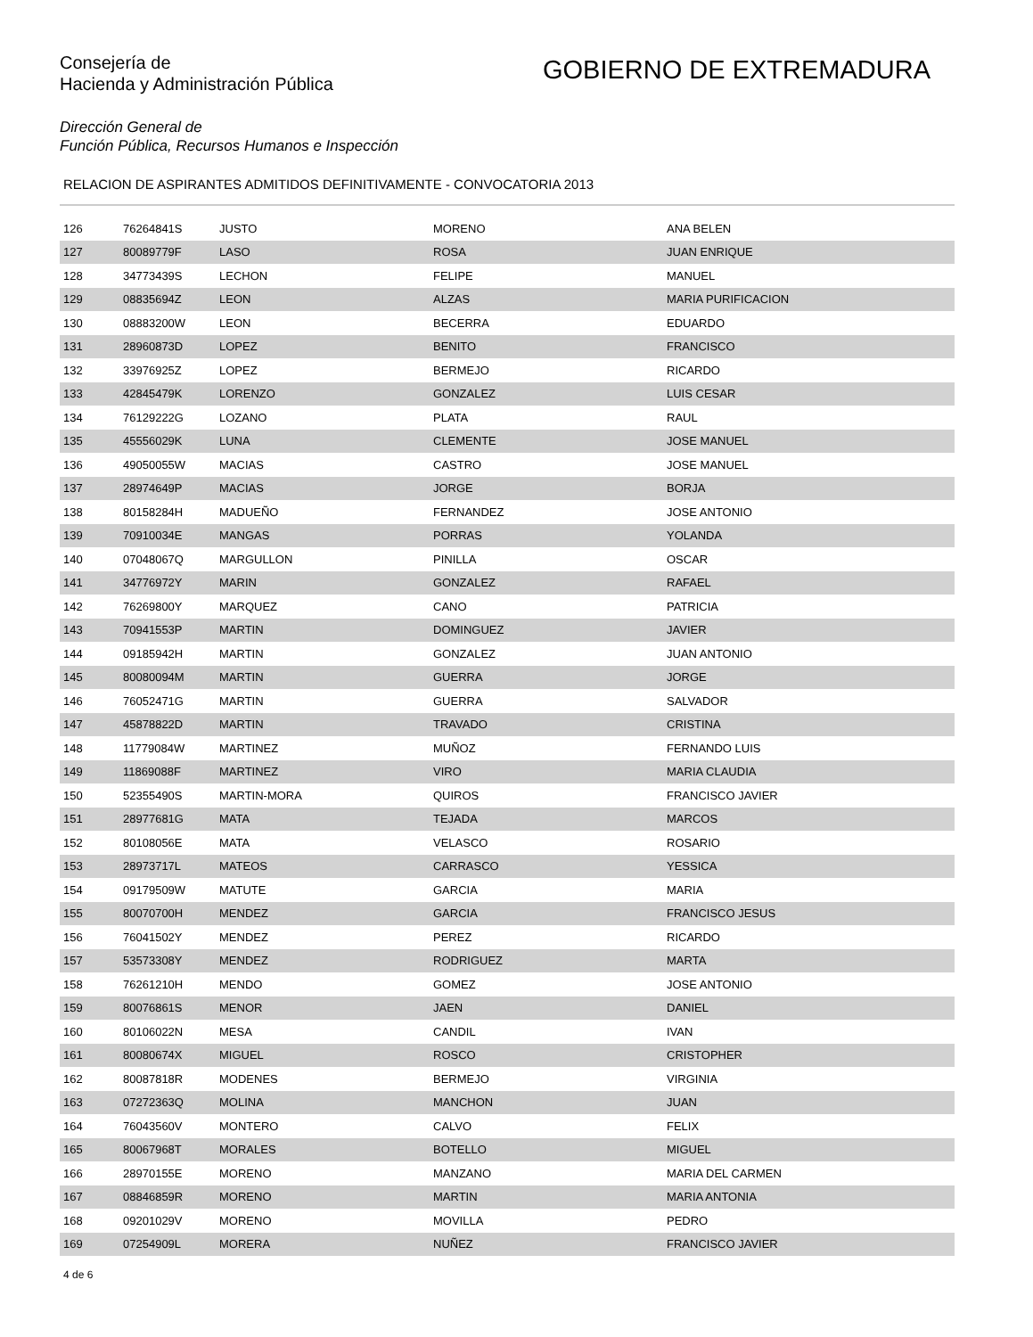Consejería de
Hacienda y Administración Pública
GOBIERNO DE EXTREMADURA
Dirección General de
Función Pública, Recursos Humanos e Inspección
RELACION DE ASPIRANTES ADMITIDOS DEFINITIVAMENTE - CONVOCATORIA 2013
| 126 | 76264841S | JUSTO | MORENO | ANA BELEN |
| 127 | 80089779F | LASO | ROSA | JUAN ENRIQUE |
| 128 | 34773439S | LECHON | FELIPE | MANUEL |
| 129 | 08835694Z | LEON | ALZAS | MARIA PURIFICACION |
| 130 | 08883200W | LEON | BECERRA | EDUARDO |
| 131 | 28960873D | LOPEZ | BENITO | FRANCISCO |
| 132 | 33976925Z | LOPEZ | BERMEJO | RICARDO |
| 133 | 42845479K | LORENZO | GONZALEZ | LUIS CESAR |
| 134 | 76129222G | LOZANO | PLATA | RAUL |
| 135 | 45556029K | LUNA | CLEMENTE | JOSE MANUEL |
| 136 | 49050055W | MACIAS | CASTRO | JOSE MANUEL |
| 137 | 28974649P | MACIAS | JORGE | BORJA |
| 138 | 80158284H | MADUEÑO | FERNANDEZ | JOSE ANTONIO |
| 139 | 70910034E | MANGAS | PORRAS | YOLANDA |
| 140 | 07048067Q | MARGULLON | PINILLA | OSCAR |
| 141 | 34776972Y | MARIN | GONZALEZ | RAFAEL |
| 142 | 76269800Y | MARQUEZ | CANO | PATRICIA |
| 143 | 70941553P | MARTIN | DOMINGUEZ | JAVIER |
| 144 | 09185942H | MARTIN | GONZALEZ | JUAN ANTONIO |
| 145 | 80080094M | MARTIN | GUERRA | JORGE |
| 146 | 76052471G | MARTIN | GUERRA | SALVADOR |
| 147 | 45878822D | MARTIN | TRAVADO | CRISTINA |
| 148 | 11779084W | MARTINEZ | MUÑOZ | FERNANDO LUIS |
| 149 | 11869088F | MARTINEZ | VIRO | MARIA CLAUDIA |
| 150 | 52355490S | MARTIN-MORA | QUIROS | FRANCISCO JAVIER |
| 151 | 28977681G | MATA | TEJADA | MARCOS |
| 152 | 80108056E | MATA | VELASCO | ROSARIO |
| 153 | 28973717L | MATEOS | CARRASCO | YESSICA |
| 154 | 09179509W | MATUTE | GARCIA | MARIA |
| 155 | 80070700H | MENDEZ | GARCIA | FRANCISCO JESUS |
| 156 | 76041502Y | MENDEZ | PEREZ | RICARDO |
| 157 | 53573308Y | MENDEZ | RODRIGUEZ | MARTA |
| 158 | 76261210H | MENDO | GOMEZ | JOSE ANTONIO |
| 159 | 80076861S | MENOR | JAEN | DANIEL |
| 160 | 80106022N | MESA | CANDIL | IVAN |
| 161 | 80080674X | MIGUEL | ROSCO | CRISTOPHER |
| 162 | 80087818R | MODENES | BERMEJO | VIRGINIA |
| 163 | 07272363Q | MOLINA | MANCHON | JUAN |
| 164 | 76043560V | MONTERO | CALVO | FELIX |
| 165 | 80067968T | MORALES | BOTELLO | MIGUEL |
| 166 | 28970155E | MORENO | MANZANO | MARIA DEL CARMEN |
| 167 | 08846859R | MORENO | MARTIN | MARIA ANTONIA |
| 168 | 09201029V | MORENO | MOVILLA | PEDRO |
| 169 | 07254909L | MORERA | NUÑEZ | FRANCISCO JAVIER |
4 de 6